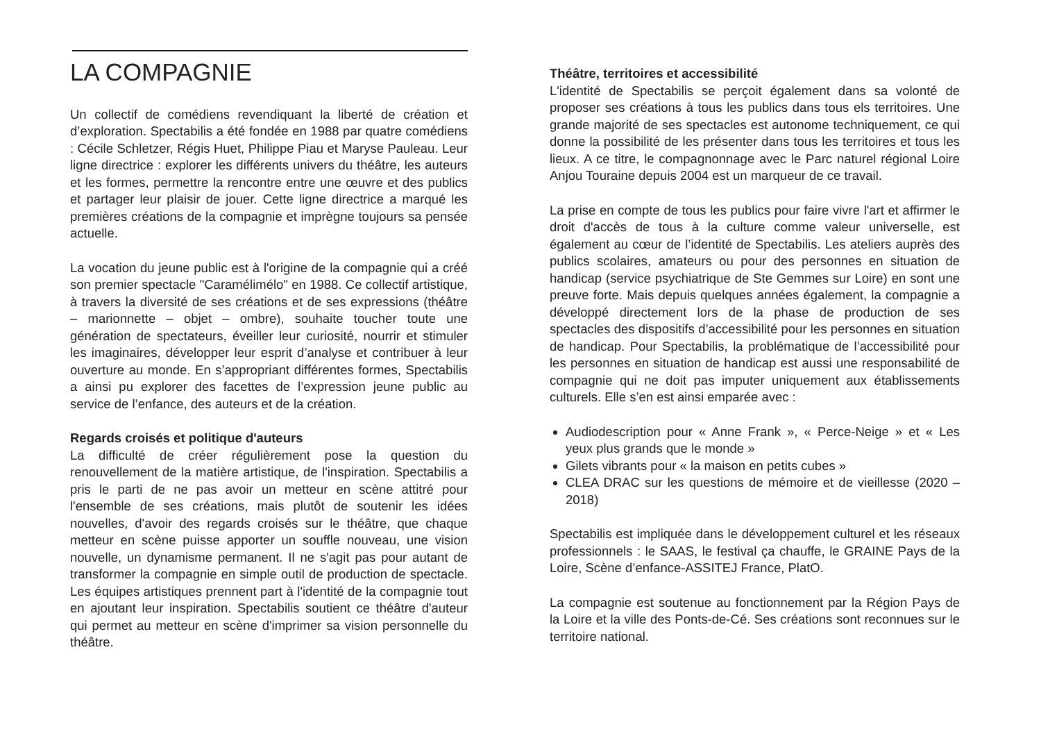LA COMPAGNIE
Un collectif de comédiens revendiquant la liberté de création et d’exploration. Spectabilis a été fondée en 1988 par quatre comédiens : Cécile Schletzer, Régis Huet, Philippe Piau et Maryse Pauleau. Leur ligne directrice : explorer les différents univers du théâtre, les auteurs et les formes, permettre la rencontre entre une œuvre et des publics et partager leur plaisir de jouer. Cette ligne directrice a marqué les premières créations de la compagnie et imprègne toujours sa pensée actuelle.
La vocation du jeune public est à l'origine de la compagnie qui a créé son premier spectacle "Caramélimélo" en 1988. Ce collectif artistique, à travers la diversité de ses créations et de ses expressions (théâtre – marionnette – objet – ombre), souhaite toucher toute une génération de spectateurs, éveiller leur curiosité, nourrir et stimuler les imaginaires, développer leur esprit d’analyse et contribuer à leur ouverture au monde. En s’appropriant différentes formes, Spectabilis a ainsi pu explorer des facettes de l’expression jeune public au service de l’enfance, des auteurs et de la création.
Regards croisés et politique d'auteurs
La difficulté de créer régulièrement pose la question du renouvellement de la matière artistique, de l'inspiration. Spectabilis a pris le parti de ne pas avoir un metteur en scène attitré pour l'ensemble de ses créations, mais plutôt de soutenir les idées nouvelles, d'avoir des regards croisés sur le théâtre, que chaque metteur en scène puisse apporter un souffle nouveau, une vision nouvelle, un dynamisme permanent. Il ne s'agit pas pour autant de transformer la compagnie en simple outil de production de spectacle. Les équipes artistiques prennent part à l'identité de la compagnie tout en ajoutant leur inspiration. Spectabilis soutient ce théâtre d'auteur qui permet au metteur en scène d'imprimer sa vision personnelle du théâtre.
Théâtre, territoires et accessibilité
L'identité de Spectabilis se perçoit également dans sa volonté de proposer ses créations à tous les publics dans tous els territoires. Une grande majorité de ses spectacles est autonome techniquement, ce qui donne la possibilité de les présenter dans tous les territoires et tous les lieux. A ce titre, le compagnonnage avec le Parc naturel régional Loire Anjou Touraine depuis 2004 est un marqueur de ce travail.
La prise en compte de tous les publics pour faire vivre l'art et affirmer le droit d'accès de tous à la culture comme valeur universelle, est également au cœur de l’identité de Spectabilis. Les ateliers auprès des publics scolaires, amateurs ou pour des personnes en situation de handicap (service psychiatrique de Ste Gemmes sur Loire) en sont une preuve forte. Mais depuis quelques années également, la compagnie a développé directement lors de la phase de production de ses spectacles des dispositifs d’accessibilité pour les personnes en situation de handicap. Pour Spectabilis, la problématique de l’accessibilité pour les personnes en situation de handicap est aussi une responsabilité de compagnie qui ne doit pas imputer uniquement aux établissements culturels. Elle s’en est ainsi emparée avec :
Audiodescription pour « Anne Frank », « Perce-Neige » et « Les yeux plus grands que le monde »
Gilets vibrants pour « la maison en petits cubes »
CLEA DRAC sur les questions de mémoire et de vieillesse (2020 – 2018)
Spectabilis est impliquée dans le développement culturel et les réseaux professionnels : le SAAS, le festival ça chauffe, le GRAINE Pays de la Loire, Scène d’enfance-ASSITEJ France, PlatO.
La compagnie est soutenue au fonctionnement par la Région Pays de la Loire et la ville des Ponts-de-Cé. Ses créations sont reconnues sur le territoire national.